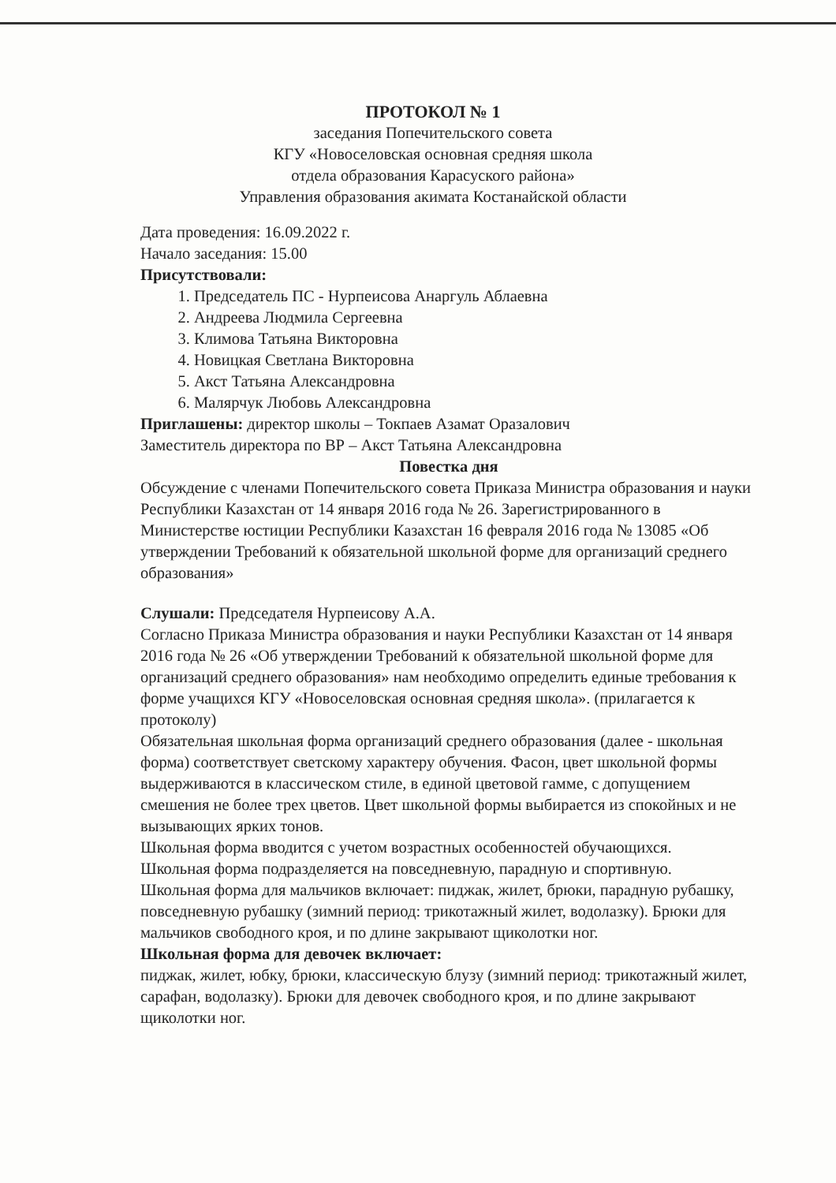ПРОТОКОЛ № 1
заседания Попечительского совета
КГУ «Новоселовская основная средняя школа
отдела образования Карасуского района»
Управления образования акимата Костанайской области
Дата проведения: 16.09.2022 г.
Начало заседания: 15.00
Присутствовали:
1. Председатель ПС - Нурпеисова Анаргуль Аблаевна
2. Андреева Людмила Сергеевна
3. Климова Татьяна Викторовна
4. Новицкая Светлана Викторовна
5. Акст Татьяна Александровна
6. Малярчук Любовь Александровна
Приглашены: директор школы – Токпаев Азамат Оразалович
Заместитель директора по ВР – Акст Татьяна Александровна
Повестка дня
Обсуждение с членами Попечительского совета Приказа Министра образования и науки Республики Казахстан от 14 января 2016 года № 26. Зарегистрированного в Министерстве юстиции Республики Казахстан 16 февраля 2016 года № 13085 «Об утверждении Требований к обязательной школьной форме для организаций среднего образования»
Слушали: Председателя Нурпеисову А.А.
Согласно Приказа Министра образования и науки Республики Казахстан от 14 января 2016 года № 26 «Об утверждении Требований к обязательной школьной форме для организаций среднего образования» нам необходимо определить единые требования к форме учащихся КГУ «Новоселовская основная средняя школа». (прилагается к протоколу)
Обязательная школьная форма организаций среднего образования (далее - школьная форма) соответствует светскому характеру обучения. Фасон, цвет школьной формы выдерживаются в классическом стиле, в единой цветовой гамме, с допущением смешения не более трех цветов. Цвет школьной формы выбирается из спокойных и не вызывающих ярких тонов.
Школьная форма вводится с учетом возрастных особенностей обучающихся.
Школьная форма подразделяется на повседневную, парадную и спортивную.
Школьная форма для мальчиков включает: пиджак, жилет, брюки, парадную рубашку, повседневную рубашку (зимний период: трикотажный жилет, водолазку). Брюки для мальчиков свободного кроя, и по длине закрывают щиколотки ног.
Школьная форма для девочек включает:
пиджак, жилет, юбку, брюки, классическую блузу (зимний период: трикотажный жилет, сарафан, водолазку). Брюки для девочек свободного кроя, и по длине закрывают щиколотки ног.